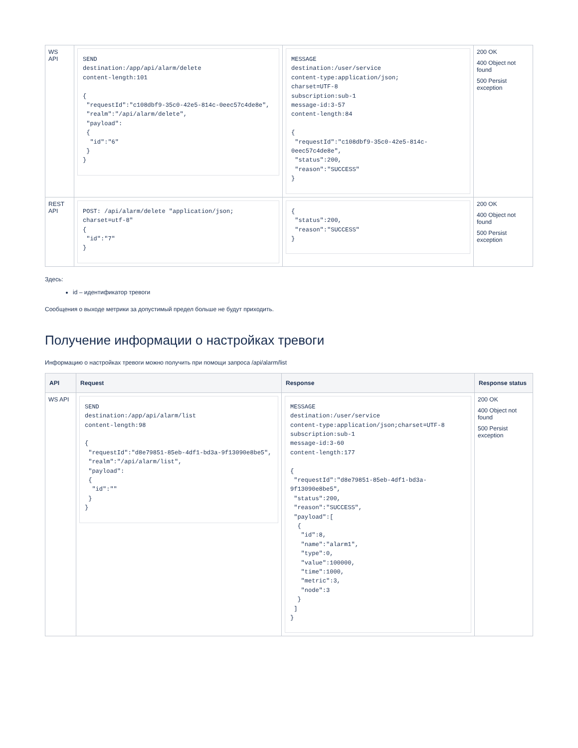| WS API | SEND destination:/app/api/alarm/delete content-length:101 { "requestId":"c108dbf9-35c0-42e5-814c-0eec57c4de8e", "realm":"/api/alarm/delete", "payload": { "id":"6" } } | MESSAGE destination:/user/service content-type:application/json; charset=UTF-8 subscription:sub-1 message-id:3-57 content-length:84 { "requestId":"c108dbf9-35c0-42e5-814c-0eec57c4de8e", "status":200, "reason":"SUCCESS" } | 200 OK 400 Object not found 500 Persist exception |
| REST API | POST: /api/alarm/delete "application/json; charset=utf-8" { "id":"7" } | { "status":200, "reason":"SUCCESS" } | 200 OK 400 Object not found 500 Persist exception |
Здесь:
id – идентификатор тревоги
Сообщения о выходе метрики за допустимый предел больше не будут приходить.
Получение информации о настройках тревоги
Информацию о настройках тревоги можно получить при помощи запроса /api/alarm/list
| API | Request | Response | Response status |
| --- | --- | --- | --- |
| WS API | SEND destination:/app/api/alarm/list content-length:98 { "requestId":"d8e79851-85eb-4df1-bd3a-9f13090e8be5", "realm":"/api/alarm/list", "payload": { "id":"" } } | MESSAGE destination:/user/service content-type:application/json;charset=UTF-8 subscription:sub-1 message-id:3-60 content-length:177 { "requestId":"d8e79851-85eb-4df1-bd3a-9f13090e8be5", "status":200, "reason":"SUCCESS", "payload":[ { "id":8, "name":"alarm1", "type":0, "value":100000, "time":1000, "metric":3, "node":3 } ] } | 200 OK 400 Object not found 500 Persist exception |